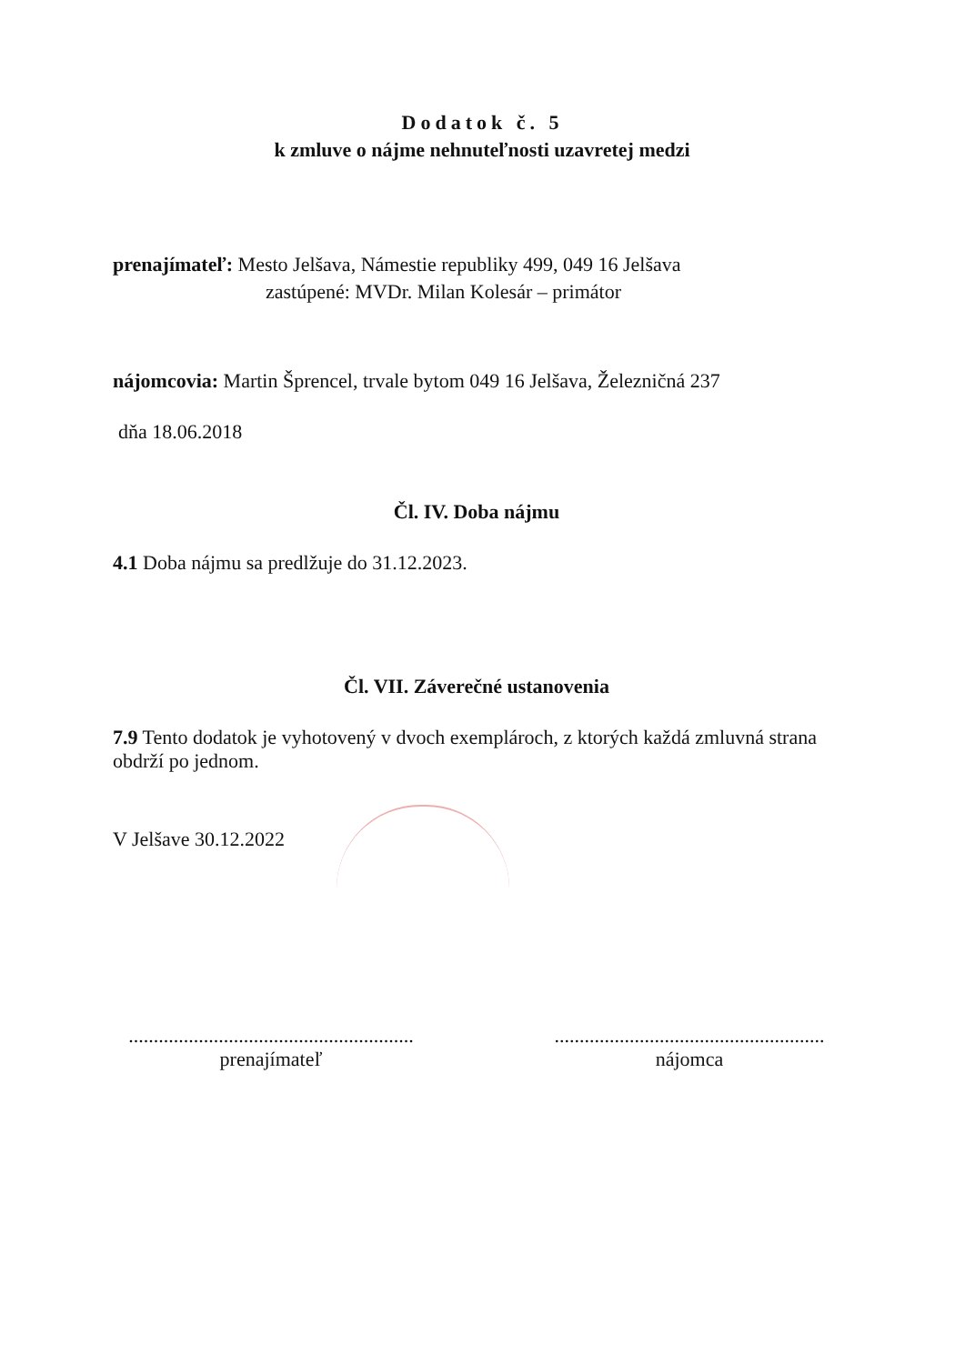Dodatok č. 5
k zmluve o nájme nehnuteľnosti uzavretej medzi
prenajímateľ: Mesto Jelšava, Námestie republiky 499, 049 16 Jelšava
zastúpené: MVDr. Milan Kolesár – primátor
nájomcovia: Martin Šprencel, trvale bytom 049 16 Jelšava, Železničná 237
dňa 18.06.2018
Čl. IV. Doba nájmu
4.1 Doba nájmu sa predlžuje do 31.12.2023.
Čl. VII. Záverečné ustanovenia
7.9 Tento dodatok je vyhotovený v dvoch exemplároch, z ktorých každá zmluvná strana obdrží po jednom.
V Jelšave 30.12.2022
.........................................................
prenajímateľ
......................................................
nájomca